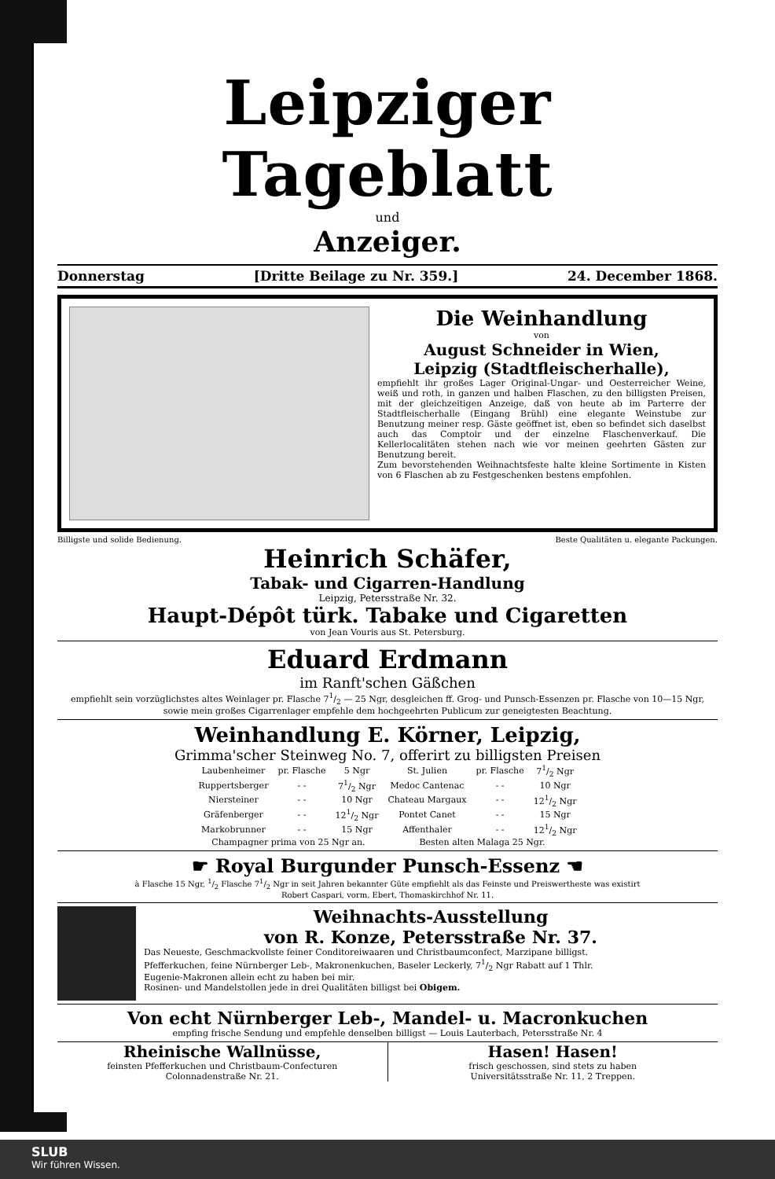Leipziger Tageblatt
und
Anzeiger.
Donnerstag [Dritte Beilage zu Nr. 359.] 24. December 1868.
Die Weinhandlung
von
August Schneider in Wien,
Leipzig (Stadtfleischerhalle),
empfiehlt ihr großes Lager Original-Ungar- und Oesterreicher Weine, weiß und roth, in ganzen und halben Flaschen, zu den billigsten Preisen, mit der gleichzeitigen Anzeige, daß von heute ab im Parterre der Stadtfleischerhalle (Eingang Brühl) eine elegante Weinstube zur Benutzung meiner resp. Gäste geöffnet ist, eben so befindet sich daselbst auch das Comptoir und der einzelne Flaschenverkauf. Die Kellerlocalitäten stehen nach wie vor meinen geehrten Gästen zur Benutzung bereit.
Zum bevorstehenden Weihnachtsfeste halte kleine Sortimente in Kisten von 6 Flaschen ab zu Festgeschenken bestens empfohlen.
Billigste und solide Bedienung. Beste Qualitäten u. elegante Packungen.
Heinrich Schäfer,
Tabak- und Cigarren-Handlung
Leipzig, Petersstraße Nr. 32.
Haupt-Dépôt türk. Tabake und Cigaretten
von Jean Vouris aus St. Petersburg.
Eduard Erdmann
im Ranft'schen Gäßchen
empfiehlt sein vorzüglichstes altes Weinlager pr. Flasche 71/2 — 25 Ngr, desgleichen ff. Grog- und Punsch-Essenzen pr. Flasche von 10—15 Ngr, sowie mein großes Cigarrenlager empfehle dem hochgeehrten Publicum zur geneigtesten Beachtung.
Weinhandlung E. Körner, Leipzig,
Grimma'scher Steinweg No. 7, offerirt zu billigsten Preisen
| Laubenheimer | pr. Flasche | 5 Ngr | St. Julien | pr. Flasche | 71/2 Ngr |
| Ruppertsberger | - - | 71/2 Ngr | Medoc Cantenac | - - | 10 Ngr |
| Niersteiner | - - | 10 Ngr | Chateau Margaux | - - | 121/2 Ngr |
| Gräfenberger | - - | 121/2 Ngr | Pontet Canet | - - | 15 Ngr |
| Markobrunner | - - | 15 Ngr | Affenthaler | - - | 121/2 Ngr |
| Champagner prima von 25 Ngr an. | | | Besten alten Malaga 25 Ngr. | | |
☛ Royal Burgunder Punsch-Essenz ☚
à Flasche 15 Ngr, 1/2 Flasche 71/2 Ngr in seit Jahren bekannter Güte empfiehlt als das Feinste und Preiswertheste was existirt
Robert Caspari, vorm. Ebert, Thomaskirchhof Nr. 11.
Weihnachts-Ausstellung
von R. Konze, Petersstraße Nr. 37.
Das Neueste, Geschmackvollste feiner Conditoreiwaaren und Christbaumconfect, Marzipane billigst.
Pfefferkuchen, feine Nürnberger Leb-, Makronenkuchen, Baseler Leckerly, 71/2 Ngr Rabatt auf 1 Thlr.
Eugenie-Makronen allein echt zu haben bei mir.
Rosinen- und Mandelstollen jede in drei Qualitäten billigst bei Obigem.
Von echt Nürnberger Leb-, Mandel- u. Macronkuchen
empfing frische Sendung und empfehle denselben billigst — Louis Lauterbach, Petersstraße Nr. 4
Rheinische Wallnüsse,
feinsten Pfefferkuchen und Christbaum-Confecturen
Colonnadenstraße Nr. 21.
Hasen! Hasen!
frisch geschossen, sind stets zu haben
Universitätsstraße Nr. 11, 2 Treppen.
SLUB
Wir führen Wissen.